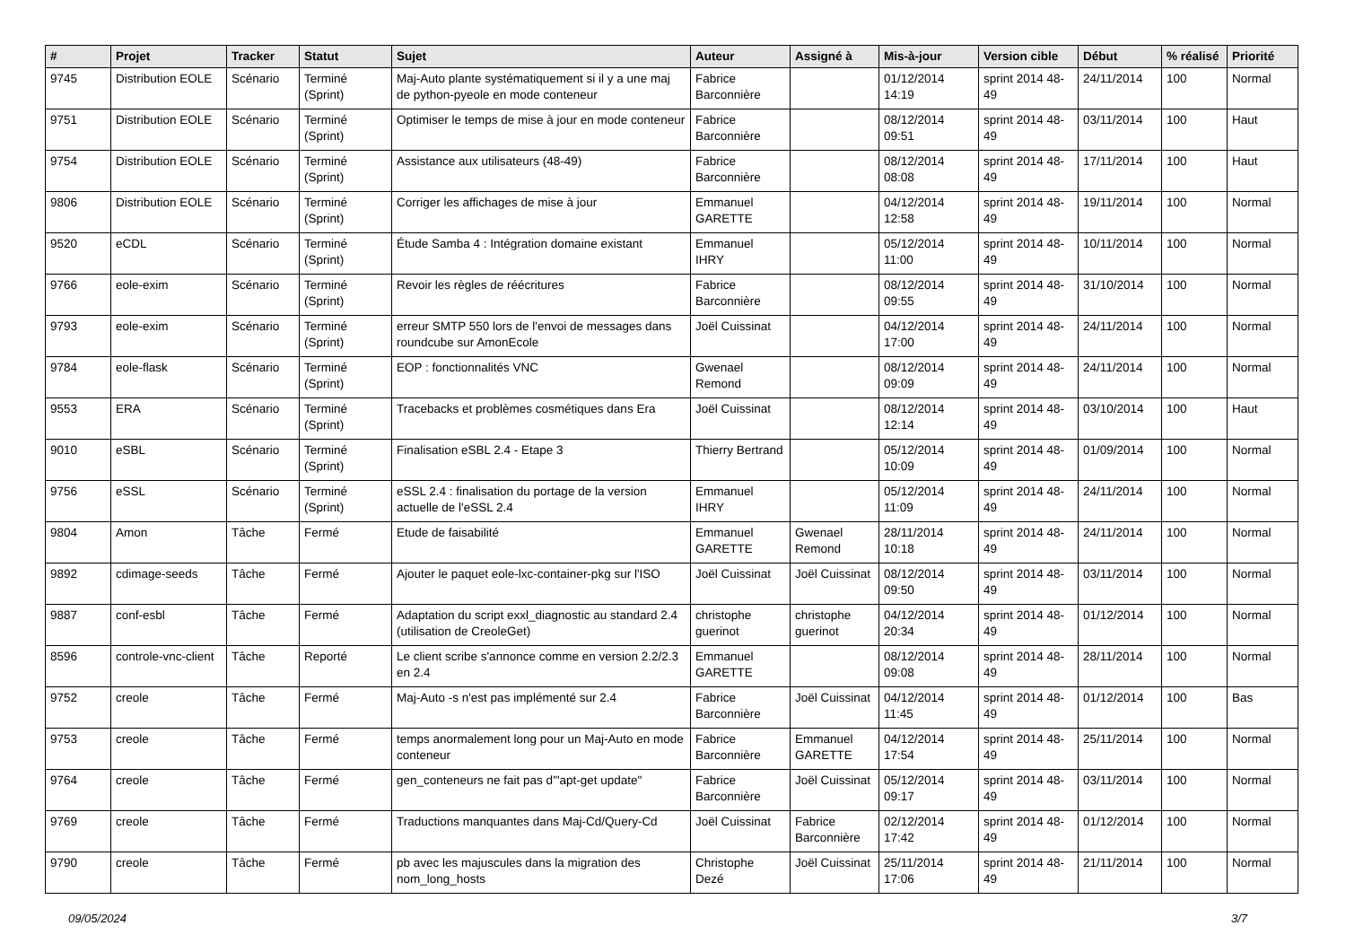| # | Projet | Tracker | Statut | Sujet | Auteur | Assigné à | Mis-à-jour | Version cible | Début | % réalisé | Priorité |
| --- | --- | --- | --- | --- | --- | --- | --- | --- | --- | --- | --- |
| 9745 | Distribution EOLE | Scénario | Terminé (Sprint) | Maj-Auto plante systématiquement si il y a une maj de python-pyeole en mode conteneur | Fabrice Barconnière | | 01/12/2014 14:19 | sprint 2014 48-49 | 24/11/2014 | 100 | Normal |
| 9751 | Distribution EOLE | Scénario | Terminé (Sprint) | Optimiser le temps de mise à jour en mode conteneur | Fabrice Barconnière | | 08/12/2014 09:51 | sprint 2014 48-49 | 03/11/2014 | 100 | Haut |
| 9754 | Distribution EOLE | Scénario | Terminé (Sprint) | Assistance aux utilisateurs (48-49) | Fabrice Barconnière | | 08/12/2014 08:08 | sprint 2014 48-49 | 17/11/2014 | 100 | Haut |
| 9806 | Distribution EOLE | Scénario | Terminé (Sprint) | Corriger les affichages de mise à jour | Emmanuel GARETTE | | 04/12/2014 12:58 | sprint 2014 48-49 | 19/11/2014 | 100 | Normal |
| 9520 | eCDL | Scénario | Terminé (Sprint) | Étude Samba 4 : Intégration domaine existant | Emmanuel IHRY | | 05/12/2014 11:00 | sprint 2014 48-49 | 10/11/2014 | 100 | Normal |
| 9766 | eole-exim | Scénario | Terminé (Sprint) | Revoir les règles de réécritures | Fabrice Barconnière | | 08/12/2014 09:55 | sprint 2014 48-49 | 31/10/2014 | 100 | Normal |
| 9793 | eole-exim | Scénario | Terminé (Sprint) | erreur SMTP 550 lors de l'envoi de messages dans roundcube sur AmonEcole | Joël Cuissinat | | 04/12/2014 17:00 | sprint 2014 48-49 | 24/11/2014 | 100 | Normal |
| 9784 | eole-flask | Scénario | Terminé (Sprint) | EOP : fonctionnalités VNC | Gwenael Remond | | 08/12/2014 09:09 | sprint 2014 48-49 | 24/11/2014 | 100 | Normal |
| 9553 | ERA | Scénario | Terminé (Sprint) | Tracebacks et problèmes cosmétiques dans Era | Joël Cuissinat | | 08/12/2014 12:14 | sprint 2014 48-49 | 03/10/2014 | 100 | Haut |
| 9010 | eSBL | Scénario | Terminé (Sprint) | Finalisation eSBL 2.4 - Etape 3 | Thierry Bertrand | | 05/12/2014 10:09 | sprint 2014 48-49 | 01/09/2014 | 100 | Normal |
| 9756 | eSSL | Scénario | Terminé (Sprint) | eSSL 2.4 : finalisation du portage de la version actuelle de l'eSSL 2.4 | Emmanuel IHRY | | 05/12/2014 11:09 | sprint 2014 48-49 | 24/11/2014 | 100 | Normal |
| 9804 | Amon | Tâche | Fermé | Etude de faisabilité | Emmanuel GARETTE | Gwenael Remond | 28/11/2014 10:18 | sprint 2014 48-49 | 24/11/2014 | 100 | Normal |
| 9892 | cdimage-seeds | Tâche | Fermé | Ajouter le paquet eole-lxc-container-pkg sur l'ISO | Joël Cuissinat | Joël Cuissinat | 08/12/2014 09:50 | sprint 2014 48-49 | 03/11/2014 | 100 | Normal |
| 9887 | conf-esbl | Tâche | Fermé | Adaptation du script exxl_diagnostic au standard 2.4 (utilisation de CreoleGet) | christophe guerinot | christophe guerinot | 04/12/2014 20:34 | sprint 2014 48-49 | 01/12/2014 | 100 | Normal |
| 8596 | controle-vnc-client | Tâche | Reporté | Le client scribe s'annonce comme en version 2.2/2.3 en 2.4 | Emmanuel GARETTE | | 08/12/2014 09:08 | sprint 2014 48-49 | 28/11/2014 | 100 | Normal |
| 9752 | creole | Tâche | Fermé | Maj-Auto -s n'est pas implémenté sur 2.4 | Fabrice Barconnière | Joël Cuissinat | 04/12/2014 11:45 | sprint 2014 48-49 | 01/12/2014 | 100 | Bas |
| 9753 | creole | Tâche | Fermé | temps anormalement long pour un Maj-Auto en mode conteneur | Fabrice Barconnière | Emmanuel GARETTE | 04/12/2014 17:54 | sprint 2014 48-49 | 25/11/2014 | 100 | Normal |
| 9764 | creole | Tâche | Fermé | gen_conteneurs ne fait pas d'"apt-get update" | Fabrice Barconnière | Joël Cuissinat | 05/12/2014 09:17 | sprint 2014 48-49 | 03/11/2014 | 100 | Normal |
| 9769 | creole | Tâche | Fermé | Traductions manquantes dans Maj-Cd/Query-Cd | Joël Cuissinat | Fabrice Barconnière | 02/12/2014 17:42 | sprint 2014 48-49 | 01/12/2014 | 100 | Normal |
| 9790 | creole | Tâche | Fermé | pb avec les majuscules dans la migration des nom_long_hosts | Christophe Dezé | Joël Cuissinat | 25/11/2014 17:06 | sprint 2014 48-49 | 21/11/2014 | 100 | Normal |
09/05/2024 3/7